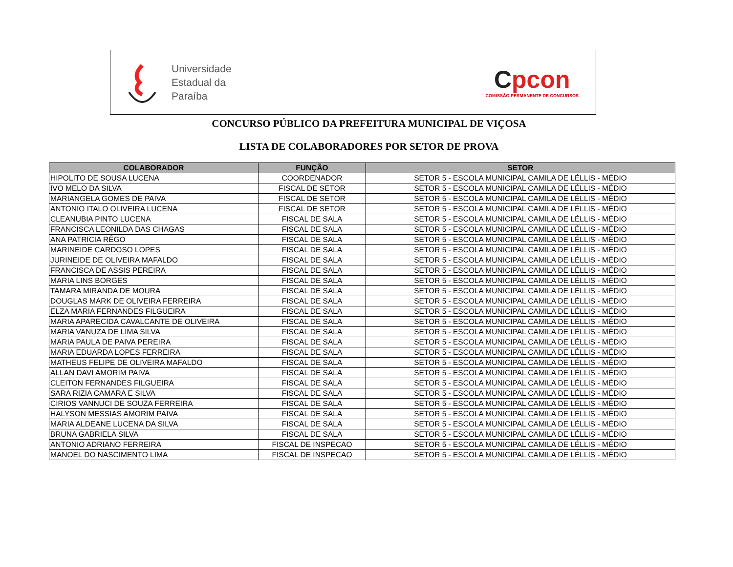Universidade
Estadual da
Paraíba
Cpcon
COMISSÃO PERMANENTE DE CONCURSOS
CONCURSO PÚBLICO DA PREFEITURA MUNICIPAL DE VIÇOSA
LISTA DE COLABORADORES POR SETOR DE PROVA
| COLABORADOR | FUNÇÃO | SETOR |
| --- | --- | --- |
| HIPOLITO DE SOUSA LUCENA | COORDENADOR | SETOR 5 - ESCOLA MUNICIPAL CAMILA DE LÉLLIS - MÉDIO |
| IVO MELO DA SILVA | FISCAL DE SETOR | SETOR 5 - ESCOLA MUNICIPAL CAMILA DE LÉLLIS - MÉDIO |
| MARIANGELA GOMES DE PAIVA | FISCAL DE SETOR | SETOR 5 - ESCOLA MUNICIPAL CAMILA DE LÉLLIS - MÉDIO |
| ANTONIO ITALO OLIVEIRA LUCENA | FISCAL DE SETOR | SETOR 5 - ESCOLA MUNICIPAL CAMILA DE LÉLLIS - MÉDIO |
| CLEANUBIA PINTO LUCENA | FISCAL DE SALA | SETOR 5 - ESCOLA MUNICIPAL CAMILA DE LÉLLIS - MÉDIO |
| FRANCISCA LEONILDA DAS CHAGAS | FISCAL DE SALA | SETOR 5 - ESCOLA MUNICIPAL CAMILA DE LÉLLIS - MÉDIO |
| ANA PATRICIA RÊGO | FISCAL DE SALA | SETOR 5 - ESCOLA MUNICIPAL CAMILA DE LÉLLIS - MÉDIO |
| MARINEIDE CARDOSO LOPES | FISCAL DE SALA | SETOR 5 - ESCOLA MUNICIPAL CAMILA DE LÉLLIS - MÉDIO |
| JURINEIDE DE OLIVEIRA MAFALDO | FISCAL DE SALA | SETOR 5 - ESCOLA MUNICIPAL CAMILA DE LÉLLIS - MÉDIO |
| FRANCISCA DE ASSIS PEREIRA | FISCAL DE SALA | SETOR 5 - ESCOLA MUNICIPAL CAMILA DE LÉLLIS - MÉDIO |
| MARIA LINS BORGES | FISCAL DE SALA | SETOR 5 - ESCOLA MUNICIPAL CAMILA DE LÉLLIS - MÉDIO |
| TAMARA MIRANDA DE MOURA | FISCAL DE SALA | SETOR 5 - ESCOLA MUNICIPAL CAMILA DE LÉLLIS - MÉDIO |
| DOUGLAS MARK DE OLIVEIRA FERREIRA | FISCAL DE SALA | SETOR 5 - ESCOLA MUNICIPAL CAMILA DE LÉLLIS - MÉDIO |
| ELZA MARIA FERNANDES FILGUEIRA | FISCAL DE SALA | SETOR 5 - ESCOLA MUNICIPAL CAMILA DE LÉLLIS - MÉDIO |
| MARIA APARECIDA CAVALCANTE DE OLIVEIRA | FISCAL DE SALA | SETOR 5 - ESCOLA MUNICIPAL CAMILA DE LÉLLIS - MÉDIO |
| MARIA VANUZA DE LIMA SILVA | FISCAL DE SALA | SETOR 5 - ESCOLA MUNICIPAL CAMILA DE LÉLLIS - MÉDIO |
| MARIA PAULA DE PAIVA PEREIRA | FISCAL DE SALA | SETOR 5 - ESCOLA MUNICIPAL CAMILA DE LÉLLIS - MÉDIO |
| MARIA EDUARDA LOPES FERREIRA | FISCAL DE SALA | SETOR 5 - ESCOLA MUNICIPAL CAMILA DE LÉLLIS - MÉDIO |
| MATHEUS FELIPE DE OLIVEIRA MAFALDO | FISCAL DE SALA | SETOR 5 - ESCOLA MUNICIPAL CAMILA DE LÉLLIS - MÉDIO |
| ALLAN DAVI AMORIM PAIVA | FISCAL DE SALA | SETOR 5 - ESCOLA MUNICIPAL CAMILA DE LÉLLIS - MÉDIO |
| CLEITON FERNANDES FILGUEIRA | FISCAL DE SALA | SETOR 5 - ESCOLA MUNICIPAL CAMILA DE LÉLLIS - MÉDIO |
| SARA RIZIA CAMARA E SILVA | FISCAL DE SALA | SETOR 5 - ESCOLA MUNICIPAL CAMILA DE LÉLLIS - MÉDIO |
| CIRIOS VANNUCI DE SOUZA FERREIRA | FISCAL DE SALA | SETOR 5 - ESCOLA MUNICIPAL CAMILA DE LÉLLIS - MÉDIO |
| HALYSON MESSIAS AMORIM PAIVA | FISCAL DE SALA | SETOR 5 - ESCOLA MUNICIPAL CAMILA DE LÉLLIS - MÉDIO |
| MARIA ALDEANE LUCENA DA SILVA | FISCAL DE SALA | SETOR 5 - ESCOLA MUNICIPAL CAMILA DE LÉLLIS - MÉDIO |
| BRUNA GABRIELA SILVA | FISCAL DE SALA | SETOR 5 - ESCOLA MUNICIPAL CAMILA DE LÉLLIS - MÉDIO |
| ANTONIO ADRIANO FERREIRA | FISCAL DE INSPECAO | SETOR 5 - ESCOLA MUNICIPAL CAMILA DE LÉLLIS - MÉDIO |
| MANOEL DO NASCIMENTO LIMA | FISCAL DE INSPECAO | SETOR 5 - ESCOLA MUNICIPAL CAMILA DE LÉLLIS - MÉDIO |